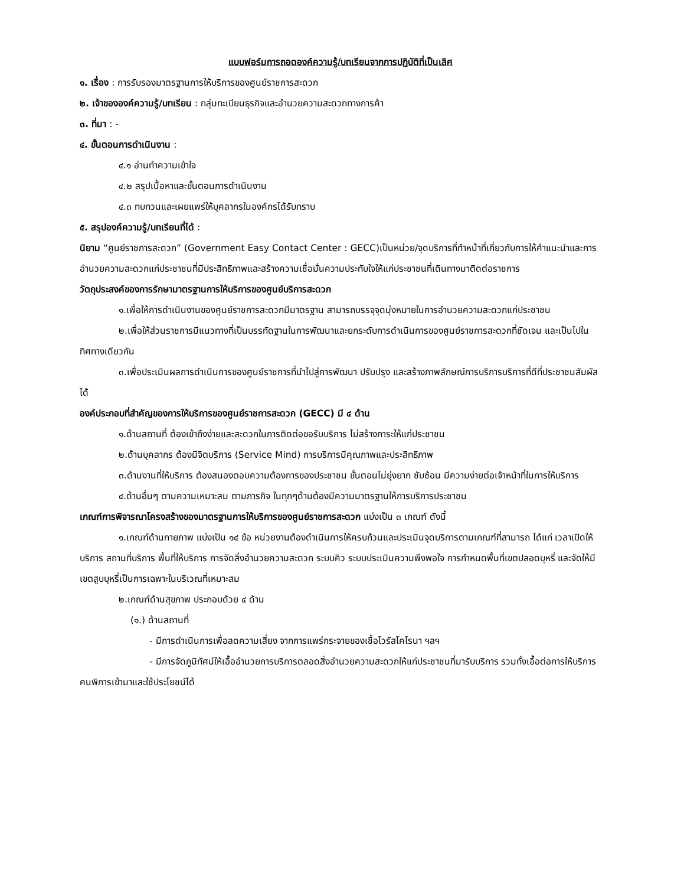แบบฟอร์มการถอดองค์ความรู้/บทเรียนจากการปฏิบัติที่เป็นเลิศ
๑. เรื่อง : การรับรองมาตรฐานการให้บริการของศูนย์ราชการสะดวก
๒. เจ้าขององค์ความรู้/บทเรียน : กลุ่มทะเบียนธุรกิจและอำนวยความสะดวกทางการค้า
๓. ที่มา : -
๔. ขั้นตอนการดำเนินงาน :
๔.๑ อ่านทำความเข้าใจ
๔.๒ สรุปเนื้อหาและขั้นตอนการดำเนินงาน
๔.๓ ทบทวนและเผยแพร่ให้บุคลากรในองค์กรได้รับทราบ
๕. สรุปองค์ความรู้/บทเรียนที่ได้ :
นิยาม “ศูนย์ราชการสะดวก” (Government Easy Contact Center : GECC)เป็นหน่วย/จุดบริการที่ทำหน้าที่เกี่ยวกับการให้คำแนะนำและการอำนวยความสะดวกแก่ประชาชนที่มีประสิทธิภาพและสร้างความเชื่อมั่นความประทับใจให้แก่ประชาชนที่เดินทางมาติดต่อราชการ
วัตถุประสงค์ของการรักษามาตรฐานการให้บริการของศูนย์บริการสะดวก
๑.เพื่อให้การดำเนินงานของศูนย์ราชการสะดวกมีมาตรฐาน สามารถบรรจุจุดมุ่งหมายในการอำนวยความสะดวกแก่ประชาชน
๒.เพื่อให้ส่วนราชการมีแนวทางที่เป็นบรรทัดฐานในการพัฒนาและยกระดับการดำเนินการของศูนย์ราชการสะดวกที่ชัดเจน และเป็นไปในทิศทางเดียวกัน
๓.เพื่อประเมินผลการดำเนินการของศูนย์ราชการที่นำไปสู่การพัฒนา ปรับปรุง และสร้างภาพลักษณ์การบริการบริการที่ดีที่ประชาชนสัมผัสได้
องค์ประกอบที่สำคัญของการให้บริการของศูนย์ราชการสะดวก (GECC) มี ๔ ด้าน
๑.ด้านสถานที่ ต้องเข้าถึงง่ายและสะดวกในการติดต่อขอรับบริการ ไม่สร้างภาระให้แก่ประชาชน
๒.ด้านบุคลากร ต้องมีจิตบริการ (Service Mind) การบริการมีคุณภาพและประสิทธิภาพ
๓.ด้านงานที่ให้บริการ ต้องสนองตอบความต้องการของประชาชน ขั้นตอนไม่ยุ่งยาก ซับซ้อน มีความง่ายต่อเจ้าหน้าที่ในการให้บริการ
๔.ด้านอื่นๆ ตามความเหมาะสม ตามภารกิจ ในทุกๆด้านต้องมีความมาตรฐานให้การบริการประชาชน
เกณฑ์การพิจารณาโครงสร้างของมาตรฐานการให้บริการของศูนย์ราชการสะดวก แบ่งเป็น ๓ เกณฑ์ ดังนี้
๑.เกณฑ์ด้านกายภาพ แบ่งเป็น ๑๔ ข้อ หน่วยงานต้องดำเนินการให้ครบถ้วนและประเมินจุดบริการตามเกณฑ์ที่สามารถ ได้แก่ เวลาเปิดให้บริการ สถานที่บริการ พื้นที่ให้บริการ การจัดสิ่งอำนวยความสะดวก ระบบคิว ระบบประเมินความพึงพอใจ การกำหนดพื้นที่เขตปลอดบุหรี่ และจัดให้มีเขตสูบบุหรี่เป็นการเฉพาะในบริเวณที่เหมาะสม
๒.เกณฑ์ด้านสุขภาพ ประกอบด้วย ๔ ด้าน
(๑.) ด้านสถานที่
- มีการดำเนินการเพื่อลดความเสี่ยง จากการแพร่กระจายของเชื้อไวรัสโคโรนา ฯลฯ
- มีการจัดภูมิทัศน์ให้เอื้ออำนวยการบริการตลอดสิ่งอำนวยความสะดวกให้แก่ประชาชนที่มารับบริการ รวมทั้งเอื้อต่อการให้บริการคนพิการเข้ามาและใช้ประโยชน์ได้